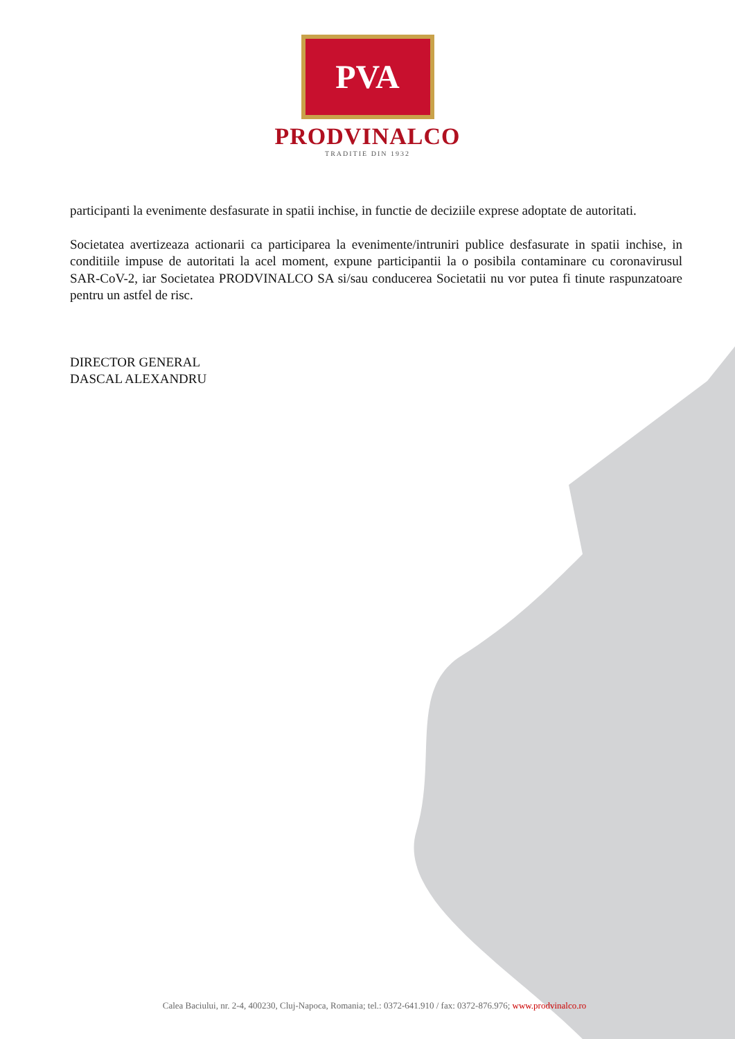PVA
PRODVINALCO
TRADITIE DIN 1932
participanti la evenimente desfasurate in spatii inchise, in functie de deciziile exprese adoptate de autoritati.
Societatea avertizeaza actionarii ca participarea la evenimente/intruniri publice desfasurate in spatii inchise, in conditiile impuse de autoritati la acel moment, expune participantii la o posibila contaminare cu coronavirusul SAR-CoV-2, iar Societatea PRODVINALCO SA si/sau conducerea Societatii nu vor putea fi tinute raspunzatoare pentru un astfel de risc.
DIRECTOR GENERAL
DASCAL ALEXANDRU
Calea Baciului, nr. 2-4, 400230, Cluj-Napoca, Romania; tel.: 0372-641.910 / fax: 0372-876.976; www.prodvinalco.ro